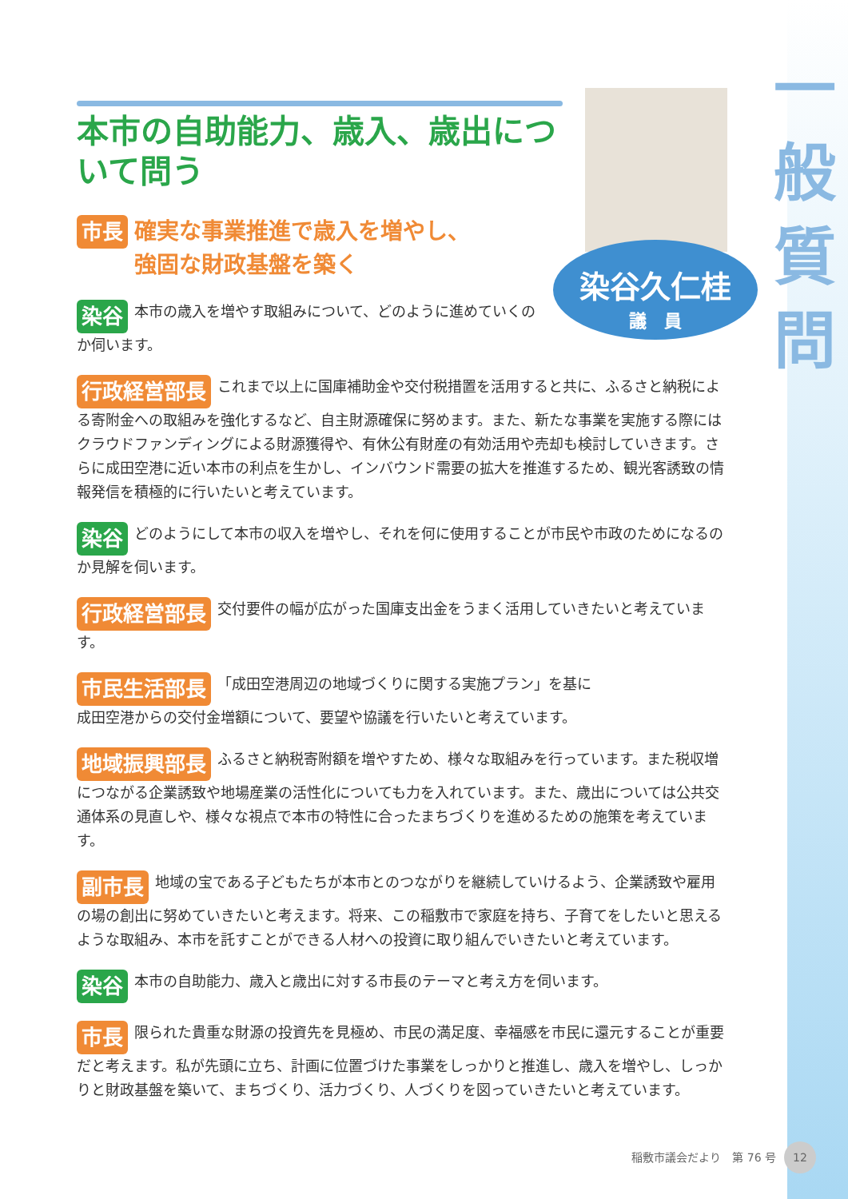一
般
質
問
染谷久仁桂
議　員
本市の自助能力、歳入、歳出について問う
市長 確実な事業推進で歳入を増やし、
強固な財政基盤を築く
染谷 本市の歳入を増やす取組みについて、どのように進めていくのか伺います。
行政経営部長 これまで以上に国庫補助金や交付税措置を活用すると共に、ふるさと納税による寄附金への取組みを強化するなど、自主財源確保に努めます。また、新たな事業を実施する際にはクラウドファンディングによる財源獲得や、有休公有財産の有効活用や売却も検討していきます。さらに成田空港に近い本市の利点を生かし、インバウンド需要の拡大を推進するため、観光客誘致の情報発信を積極的に行いたいと考えています。
染谷 どのようにして本市の収入を増やし、それを何に使用することが市民や市政のためになるのか見解を伺います。
行政経営部長 交付要件の幅が広がった国庫支出金をうまく活用していきたいと考えています。
市民生活部長 「成田空港周辺の地域づくりに関する実施プラン」を基に成田空港からの交付金増額について、要望や協議を行いたいと考えています。
地域振興部長 ふるさと納税寄附額を増やすため、様々な取組みを行っています。また税収増につながる企業誘致や地場産業の活性化についても力を入れています。また、歳出については公共交通体系の見直しや、様々な視点で本市の特性に合ったまちづくりを進めるための施策を考えています。
副市長 地域の宝である子どもたちが本市とのつながりを継続していけるよう、企業誘致や雇用の場の創出に努めていきたいと考えます。将来、この稲敷市で家庭を持ち、子育てをしたいと思えるような取組み、本市を託すことができる人材への投資に取り組んでいきたいと考えています。
染谷 本市の自助能力、歳入と歳出に対する市長のテーマと考え方を伺います。
市長 限られた貴重な財源の投資先を見極め、市民の満足度、幸福感を市民に還元することが重要だと考えます。私が先頭に立ち、計画に位置づけた事業をしっかりと推進し、歳入を増やし、しっかりと財政基盤を築いて、まちづくり、活力づくり、人づくりを図っていきたいと考えています。
稲敷市議会だより　第 76 号 12